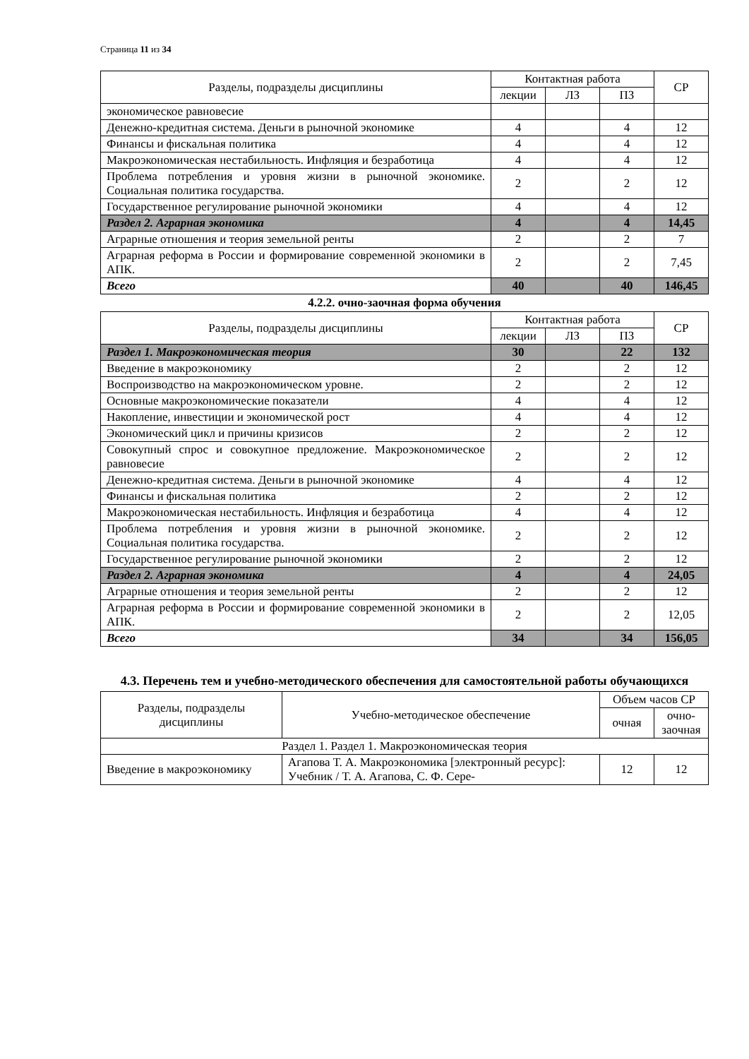Страница 11 из 34
| Разделы, подразделы дисциплины | Контактная работа | | | СР |
| --- | --- | --- | --- | --- |
| | лекции | ЛЗ | ПЗ | |
| экономическое равновесие | | | | |
| Денежно-кредитная система. Деньги в рыночной экономике | 4 | | 4 | 12 |
| Финансы и фискальная политика | 4 | | 4 | 12 |
| Макроэкономическая нестабильность. Инфляция и безработица | 4 | | 4 | 12 |
| Проблема потребления и уровня жизни в рыночной экономике. Социальная политика государства. | 2 | | 2 | 12 |
| Государственное регулирование рыночной экономики | 4 | | 4 | 12 |
| Раздел 2. Аграрная экономика | 4 | | 4 | 14,45 |
| Аграрные отношения и теория земельной ренты | 2 | | 2 | 7 |
| Аграрная реформа в России и формирование современной экономики в АПК. | 2 | | 2 | 7,45 |
| Всего | 40 | | 40 | 146,45 |
4.2.2. очно-заочная форма обучения
| Разделы, подразделы дисциплины | Контактная работа | | | СР |
| --- | --- | --- | --- | --- |
| | лекции | ЛЗ | ПЗ | |
| Раздел 1. Макроэкономическая теория | 30 | | 22 | 132 |
| Введение в макроэкономику | 2 | | 2 | 12 |
| Воспроизводство на макроэкономическом уровне. | 2 | | 2 | 12 |
| Основные макроэкономические показатели | 4 | | 4 | 12 |
| Накопление, инвестиции и экономической рост | 4 | | 4 | 12 |
| Экономический цикл и причины кризисов | 2 | | 2 | 12 |
| Совокупный спрос и совокупное предложение. Макроэкономическое равновесие | 2 | | 2 | 12 |
| Денежно-кредитная система. Деньги в рыночной экономике | 4 | | 4 | 12 |
| Финансы и фискальная политика | 2 | | 2 | 12 |
| Макроэкономическая нестабильность. Инфляция и безработица | 4 | | 4 | 12 |
| Проблема потребления и уровня жизни в рыночной экономике. Социальная политика государства. | 2 | | 2 | 12 |
| Государственное регулирование рыночной экономики | 2 | | 2 | 12 |
| Раздел 2. Аграрная экономика | 4 | | 4 | 24,05 |
| Аграрные отношения и теория земельной ренты | 2 | | 2 | 12 |
| Аграрная реформа в России и формирование современной экономики в АПК. | 2 | | 2 | 12,05 |
| Всего | 34 | | 34 | 156,05 |
4.3. Перечень тем и учебно-методического обеспечения для самостоятельной работы обучающихся
| Разделы, подразделы дисциплины | Учебно-методическое обеспечение | Объем часов СР | |
| --- | --- | --- | --- |
| | | очная | очно-заочная |
| Раздел 1. Раздел 1. Макроэкономическая теория | | | |
| Введение в макроэкономику | Агапова Т. А. Макроэкономика [электронный ресурс]: Учебник / Т. А. Агапова, С. Ф. Сере- | 12 | 12 |